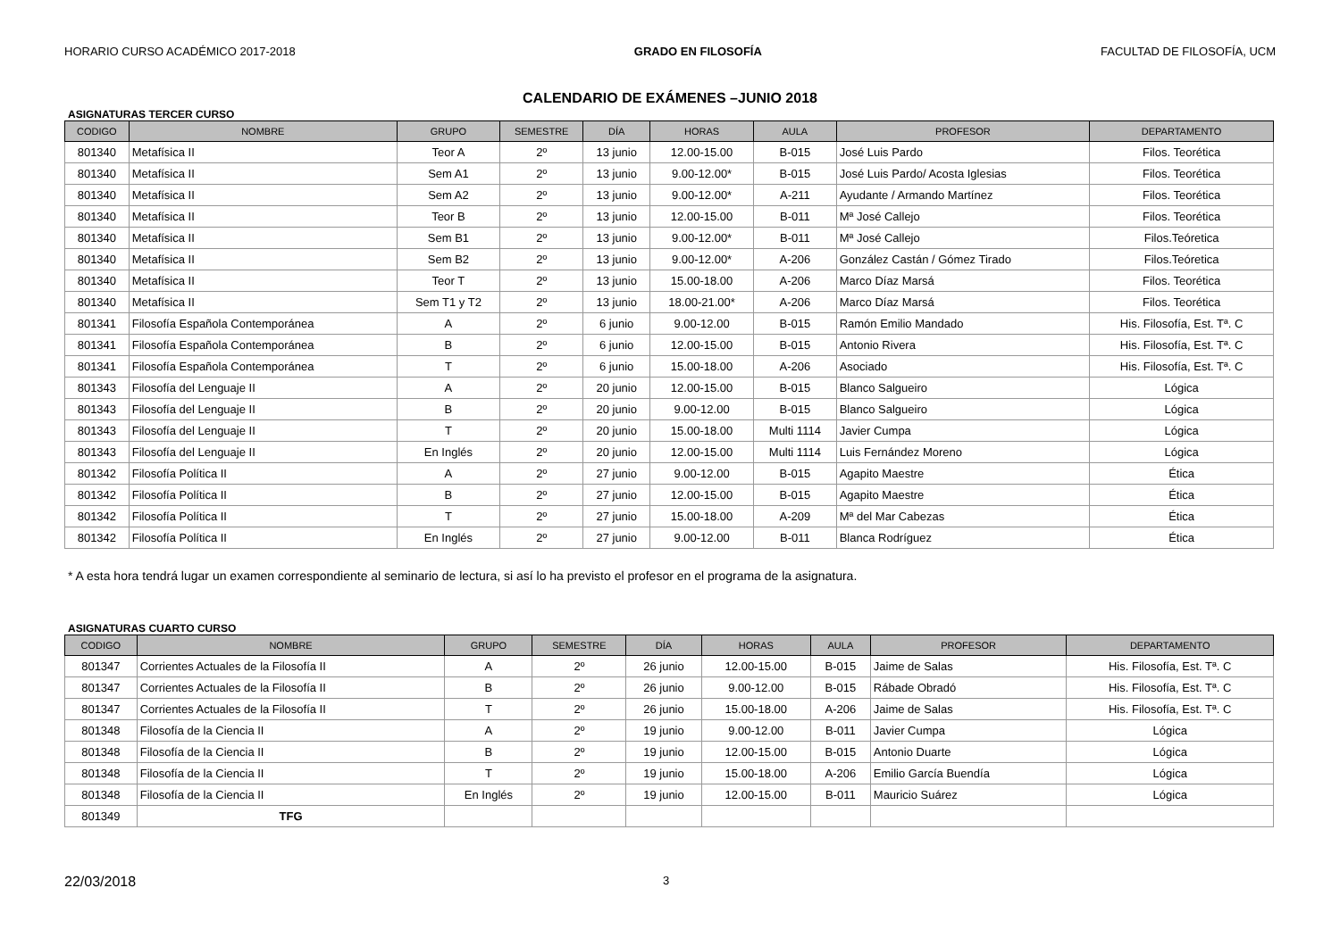HORARIO CURSO ACADÉMICO 2017-2018 GRADO EN FILOSOFÍA FACULTAD DE FILOSOFÍA, UCM
CALENDARIO DE EXÁMENES –JUNIO 2018
ASIGNATURAS TERCER CURSO
| CODIGO | NOMBRE | GRUPO | SEMESTRE | DÍA | HORAS | AULA | PROFESOR | DEPARTAMENTO |
| --- | --- | --- | --- | --- | --- | --- | --- | --- |
| 801340 | Metafísica II | Teor A | 2º | 13 junio | 12.00-15.00 | B-015 | José Luis Pardo | Filos. Teorética |
| 801340 | Metafísica II | Sem A1 | 2º | 13 junio | 9.00-12.00* | B-015 | José Luis Pardo/ Acosta Iglesias | Filos. Teorética |
| 801340 | Metafísica II | Sem A2 | 2º | 13 junio | 9.00-12.00* | A-211 | Ayudante / Armando Martínez | Filos. Teorética |
| 801340 | Metafísica II | Teor B | 2º | 13 junio | 12.00-15.00 | B-011 | Mª José Callejo | Filos. Teorética |
| 801340 | Metafísica II | Sem B1 | 2º | 13 junio | 9.00-12.00* | B-011 | Mª José Callejo | Filos.Teóretica |
| 801340 | Metafísica II | Sem B2 | 2º | 13 junio | 9.00-12.00* | A-206 | González Castán / Gómez Tirado | Filos.Teóretica |
| 801340 | Metafísica II | Teor T | 2º | 13 junio | 15.00-18.00 | A-206 | Marco Díaz Marsá | Filos. Teorética |
| 801340 | Metafísica II | Sem T1 y T2 | 2º | 13 junio | 18.00-21.00* | A-206 | Marco Díaz Marsá | Filos. Teorética |
| 801341 | Filosofía Española Contemporánea | A | 2º | 6 junio | 9.00-12.00 | B-015 | Ramón Emilio Mandado | His. Filosofía, Est. Tª. C |
| 801341 | Filosofía Española Contemporánea | B | 2º | 6 junio | 12.00-15.00 | B-015 | Antonio Rivera | His. Filosofía, Est. Tª. C |
| 801341 | Filosofía Española Contemporánea | T | 2º | 6 junio | 15.00-18.00 | A-206 | Asociado | His. Filosofía, Est. Tª. C |
| 801343 | Filosofía del Lenguaje II | A | 2º | 20 junio | 12.00-15.00 | B-015 | Blanco Salgueiro | Lógica |
| 801343 | Filosofía del Lenguaje II | B | 2º | 20 junio | 9.00-12.00 | B-015 | Blanco Salgueiro | Lógica |
| 801343 | Filosofía del Lenguaje II | T | 2º | 20 junio | 15.00-18.00 | Multi 1114 | Javier Cumpa | Lógica |
| 801343 | Filosofía del Lenguaje II | En Inglés | 2º | 20 junio | 12.00-15.00 | Multi 1114 | Luis Fernández Moreno | Lógica |
| 801342 | Filosofía Política II | A | 2º | 27 junio | 9.00-12.00 | B-015 | Agapito Maestre | Ética |
| 801342 | Filosofía Política II | B | 2º | 27 junio | 12.00-15.00 | B-015 | Agapito Maestre | Ética |
| 801342 | Filosofía Política II | T | 2º | 27 junio | 15.00-18.00 | A-209 | Mª del Mar Cabezas | Ética |
| 801342 | Filosofía Política II | En Inglés | 2º | 27 junio | 9.00-12.00 | B-011 | Blanca Rodríguez | Ética |
* A esta hora tendrá lugar un examen correspondiente al seminario de lectura, si así lo ha previsto el profesor en el programa de la asignatura.
ASIGNATURAS CUARTO CURSO
| CODIGO | NOMBRE | GRUPO | SEMESTRE | DÍA | HORAS | AULA | PROFESOR | DEPARTAMENTO |
| --- | --- | --- | --- | --- | --- | --- | --- | --- |
| 801347 | Corrientes Actuales de la Filosofía II | A | 2º | 26 junio | 12.00-15.00 | B-015 | Jaime de Salas | His. Filosofía, Est. Tª. C |
| 801347 | Corrientes Actuales de la Filosofía II | B | 2º | 26 junio | 9.00-12.00 | B-015 | Rábade Obradó | His. Filosofía, Est. Tª. C |
| 801347 | Corrientes Actuales de la Filosofía II | T | 2º | 26 junio | 15.00-18.00 | A-206 | Jaime de Salas | His. Filosofía, Est. Tª. C |
| 801348 | Filosofía de la Ciencia II | A | 2º | 19 junio | 9.00-12.00 | B-011 | Javier Cumpa | Lógica |
| 801348 | Filosofía de la Ciencia II | B | 2º | 19 junio | 12.00-15.00 | B-015 | Antonio Duarte | Lógica |
| 801348 | Filosofía de la Ciencia II | T | 2º | 19 junio | 15.00-18.00 | A-206 | Emilio García Buendía | Lógica |
| 801348 | Filosofía de la Ciencia II | En Inglés | 2º | 19 junio | 12.00-15.00 | B-011 | Mauricio Suárez | Lógica |
| 801349 | TFG | | | | | | | |
22/03/2018 3